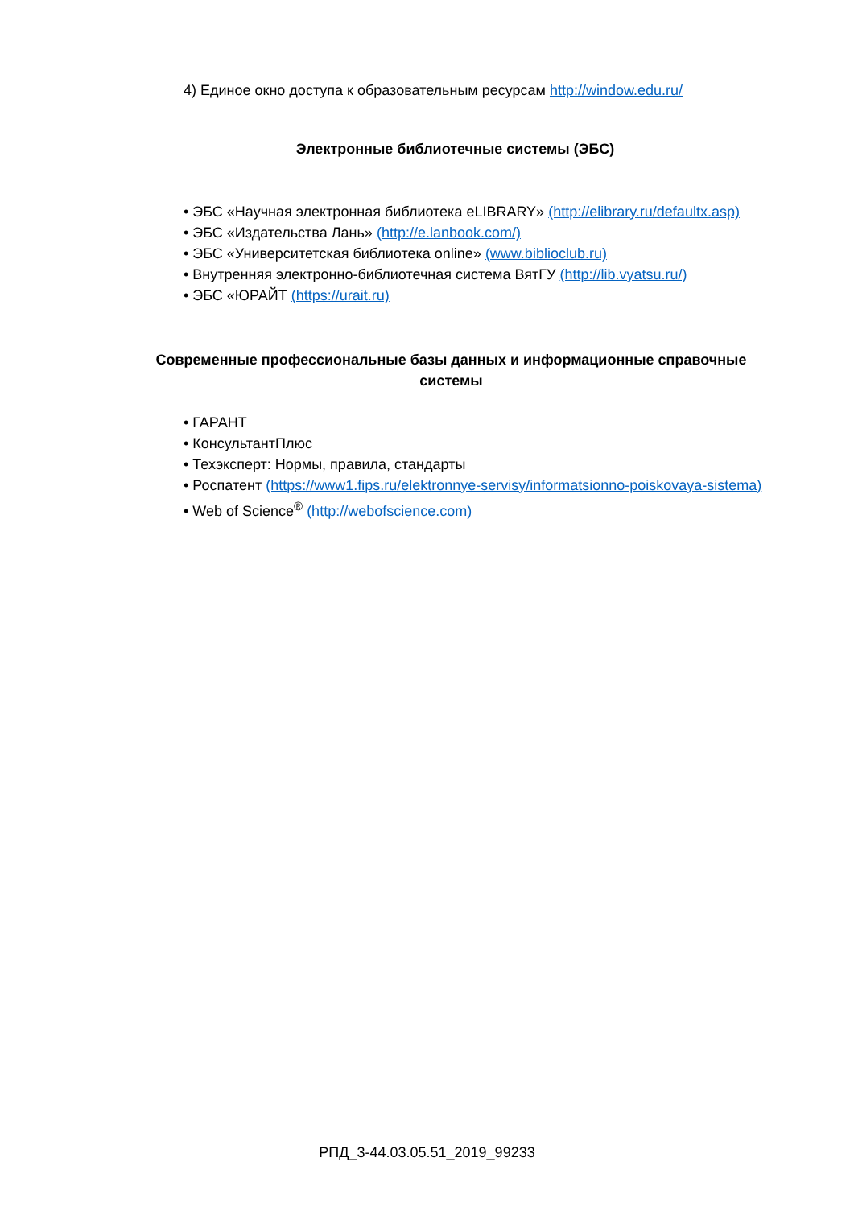4) Единое окно доступа к образовательным ресурсам http://window.edu.ru/
Электронные библиотечные системы (ЭБС)
• ЭБС «Научная электронная библиотека eLIBRARY» (http://elibrary.ru/defaultx.asp)
• ЭБС «Издательства Лань» (http://e.lanbook.com/)
• ЭБС «Университетская библиотека online» (www.biblioclub.ru)
• Внутренняя электронно-библиотечная система ВятГУ (http://lib.vyatsu.ru/)
• ЭБС «ЮРАЙТ (https://urait.ru)
Современные профессиональные базы данных и информационные справочные системы
• ГАРАНТ
• КонсультантПлюс
• Техэксперт: Нормы, правила, стандарты
• Роспатент (https://www1.fips.ru/elektronnye-servisy/informatsionno-poiskovaya-sistema)
• Web of Science<sup>®</sup> (http://webofscience.com)
РПД_3-44.03.05.51_2019_99233